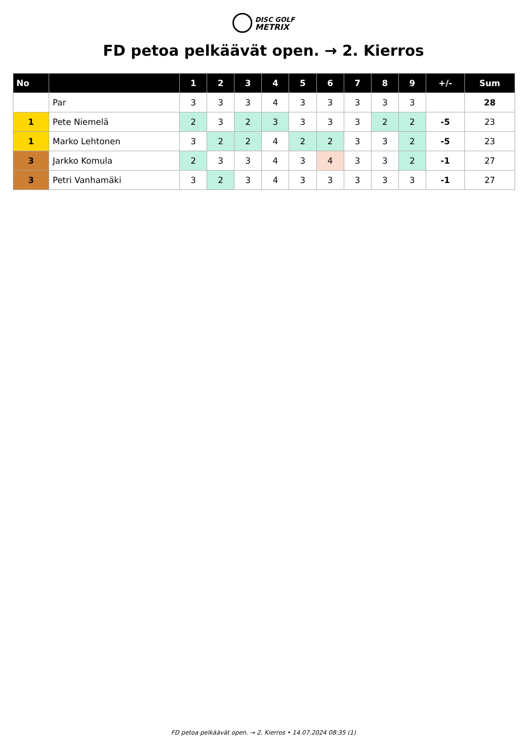DISC GOLF
METRIX
FD petoa pelkäävät open. → 2. Kierros
| No | | 1 | 2 | 3 | 4 | 5 | 6 | 7 | 8 | 9 | +/- | Sum |
| --- | --- | --- | --- | --- | --- | --- | --- | --- | --- | --- | --- | --- |
| | Par | 3 | 3 | 3 | 4 | 3 | 3 | 3 | 3 | 3 | | 28 |
| 1 | Pete Niemelä | 2 | 3 | 2 | 3 | 3 | 3 | 3 | 2 | 2 | -5 | 23 |
| 1 | Marko Lehtonen | 3 | 2 | 2 | 4 | 2 | 2 | 3 | 3 | 2 | -5 | 23 |
| 3 | Jarkko Komula | 2 | 3 | 3 | 4 | 3 | 4 | 3 | 3 | 2 | -1 | 27 |
| 3 | Petri Vanhamäki | 3 | 2 | 3 | 4 | 3 | 3 | 3 | 3 | 3 | -1 | 27 |
FD petoa pelkäävät open. → 2. Kierros • 14.07.2024 08:35 (1)